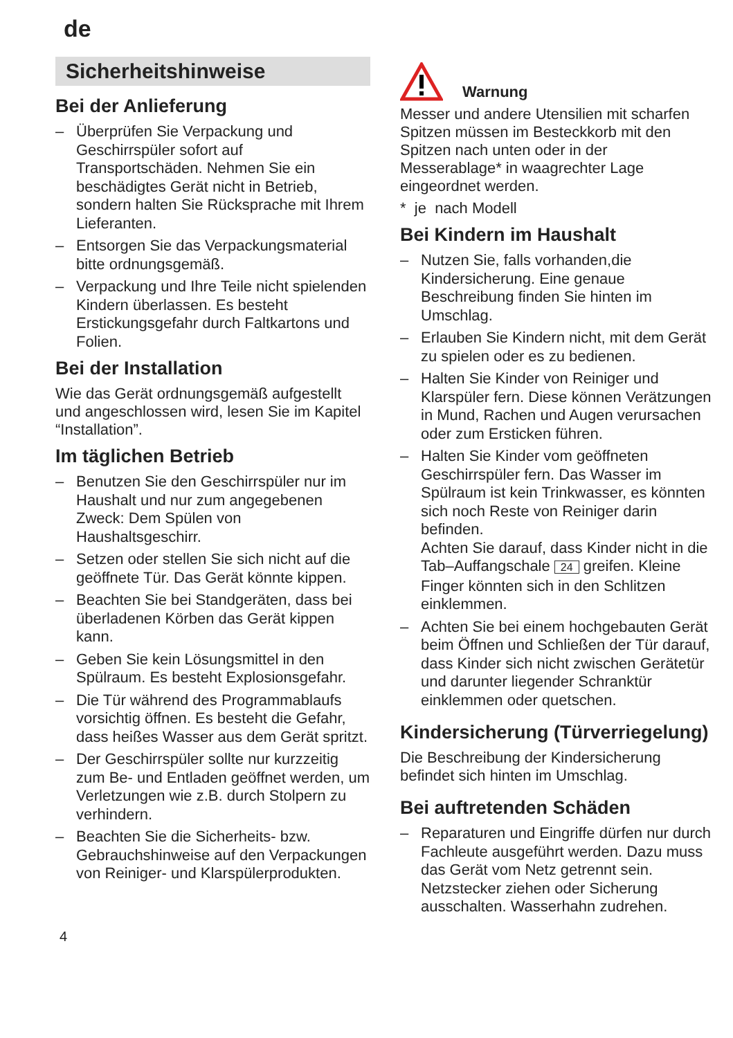de
Sicherheitshinweise
Bei der Anlieferung
– Überprüfen Sie Verpackung und Geschirrspüler sofort auf Transportschäden. Nehmen Sie ein beschädigtes Gerät nicht in Betrieb, sondern halten Sie Rücksprache mit Ihrem Lieferanten.
– Entsorgen Sie das Verpackungsmaterial bitte ordnungsgemäß.
– Verpackung und Ihre Teile nicht spielenden Kindern überlassen. Es besteht Erstickungsgefahr durch Faltkartons und Folien.
Bei der Installation
Wie das Gerät ordnungsgemäß aufgestellt und angeschlossen wird, lesen Sie im Kapitel “Installation”.
Im täglichen Betrieb
– Benutzen Sie den Geschirrspüler nur im Haushalt und nur zum angegebenen Zweck: Dem Spülen von Haushaltsgeschirr.
– Setzen oder stellen Sie sich nicht auf die geöffnete Tür. Das Gerät könnte kippen.
– Beachten Sie bei Standgeräten, dass bei überladenen Körben das Gerät kippen kann.
– Geben Sie kein Lösungsmittel in den Spülraum. Es besteht Explosionsgefahr.
– Die Tür während des Programmablaufs vorsichtig öffnen. Es besteht die Gefahr, dass heißes Wasser aus dem Gerät spritzt.
– Der Geschirrspüler sollte nur kurzzeitig zum Be- und Entladen geöffnet werden, um Verletzungen wie z.B. durch Stolpern zu verhindern.
– Beachten Sie die Sicherheits- bzw. Gebrauchshinweise auf den Verpackungen von Reiniger- und Klarspülerprodukten.
Warnung
Messer und andere Utensilien mit scharfen Spitzen müssen im Besteckkorb mit den Spitzen nach unten oder in der Messerablage* in waagrechter Lage eingeordnet werden.
* je nach Modell
Bei Kindern im Haushalt
– Nutzen Sie, falls vorhanden,die Kindersicherung. Eine genaue Beschreibung finden Sie hinten im Umschlag.
– Erlauben Sie Kindern nicht, mit dem Gerät zu spielen oder es zu bedienen.
– Halten Sie Kinder von Reiniger und Klarspüler fern. Diese können Verätzungen in Mund, Rachen und Augen verursachen oder zum Ersticken führen.
– Halten Sie Kinder vom geöffneten Geschirrspüler fern. Das Wasser im Spülraum ist kein Trinkwasser, es könnten sich noch Reste von Reiniger darin befinden.
Achten Sie darauf, dass Kinder nicht in die Tab–Auffangschale 24 greifen. Kleine Finger könnten sich in den Schlitzen einklemmen.
– Achten Sie bei einem hochgebauten Gerät beim Öffnen und Schließen der Tür darauf, dass Kinder sich nicht zwischen Gerätetür und darunter liegender Schranktür einklemmen oder quetschen.
Kindersicherung (Türverriegelung)
Die Beschreibung der Kindersicherung befindet sich hinten im Umschlag.
Bei auftretenden Schäden
– Reparaturen und Eingriffe dürfen nur durch Fachleute ausgeführt werden. Dazu muss das Gerät vom Netz getrennt sein. Netzstecker ziehen oder Sicherung ausschalten. Wasserhahn zudrehen.
4